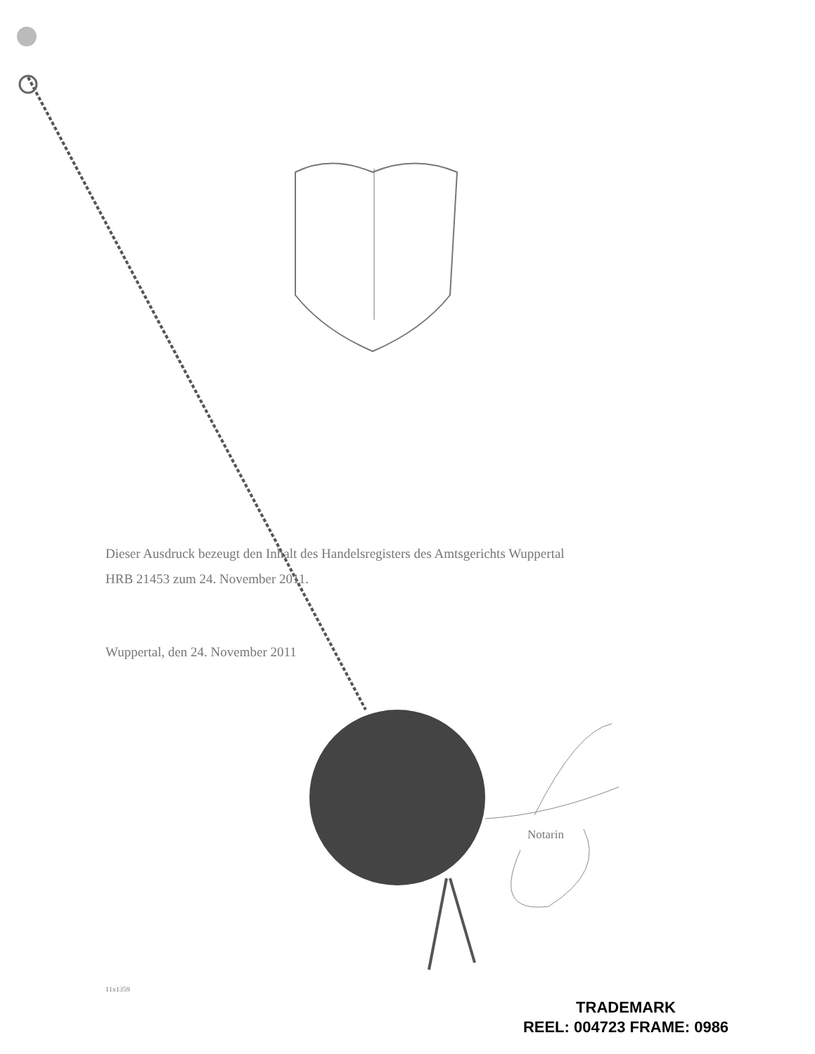Dieser Ausdruck bezeugt den Inhalt des Handelsregisters des Amtsgerichts Wuppertal
HRB 21453 zum 24. November 2011.
Wuppertal, den 24. November 2011
Notarin
11x1359
TRADEMARK
REEL: 004723 FRAME: 0986